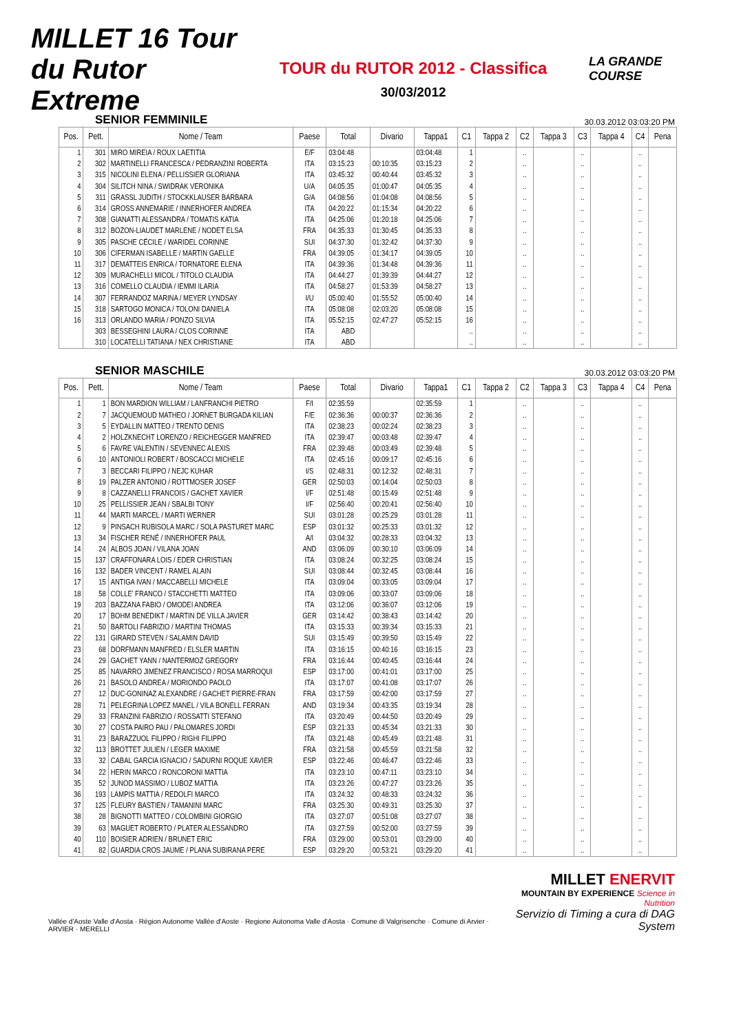MILLET 16 Tour du Rutor Extreme
TOUR du RUTOR 2012 - Classifica
30/03/2012
LA GRANDE COURSE
SENIOR FEMMINILE 30.03.2012 03:03:20 PM
| Pos. | Pett. | Nome / Team | Paese | Total | Divario | Tappa1 | C1 | Tappa 2 | C2 | Tappa 3 | C3 | Tappa 4 | C4 | Pena |
| --- | --- | --- | --- | --- | --- | --- | --- | --- | --- | --- | --- | --- | --- | --- |
| 1 | 301 | MIRO MIREIA / ROUX LAETITIA | E/F | 03:04:48 | | 03:04:48 | 1 | | .. | | .. | | .. | |
| 2 | 302 | MARTINELLI FRANCESCA / PEDRANZINI ROBERTA | ITA | 03:15:23 | 00:10:35 | 03:15:23 | 2 | | .. | | .. | | .. | |
| 3 | 315 | NICOLINI ELENA / PELLISSIER GLORIANA | ITA | 03:45:32 | 00:40:44 | 03:45:32 | 3 | | .. | | .. | | .. | |
| 4 | 304 | SILITCH NINA / SWIDRAK VERONIKA | U/A | 04:05:35 | 01:00:47 | 04:05:35 | 4 | | .. | | .. | | .. | |
| 5 | 311 | GRASSL JUDITH / STOCKKLAUSER BARBARA | G/A | 04:08:56 | 01:04:08 | 04:08:56 | 5 | | .. | | .. | | .. | |
| 6 | 314 | GROSS ANNEMARIE / INNERHOFER ANDREA | ITA | 04:20:22 | 01:15:34 | 04:20:22 | 6 | | .. | | .. | | .. | |
| 7 | 308 | GIANATTI ALESSANDRA / TOMATIS KATIA | ITA | 04:25:06 | 01:20:18 | 04:25:06 | 7 | | .. | | .. | | .. | |
| 8 | 312 | BOZON-LIAUDET MARLENE / NODET ELSA | FRA | 04:35:33 | 01:30:45 | 04:35:33 | 8 | | .. | | .. | | .. | |
| 9 | 305 | PASCHE CÉCILE / WARIDEL CORINNE | SUI | 04:37:30 | 01:32:42 | 04:37:30 | 9 | | .. | | .. | | .. | |
| 10 | 306 | CIFERMAN ISABELLE / MARTIN GAELLE | FRA | 04:39:05 | 01:34:17 | 04:39:05 | 10 | | .. | | .. | | .. | |
| 11 | 317 | DEMATTEIS ENRICA / TORNATORE ELENA | ITA | 04:39:36 | 01:34:48 | 04:39:36 | 11 | | .. | | .. | | .. | |
| 12 | 309 | MURACHELLI MICOL / TITOLO CLAUDIA | ITA | 04:44:27 | 01:39:39 | 04:44:27 | 12 | | .. | | .. | | .. | |
| 13 | 316 | COMELLO CLAUDIA / IEMMI ILARIA | ITA | 04:58:27 | 01:53:39 | 04:58:27 | 13 | | .. | | .. | | .. | |
| 14 | 307 | FERRANDOZ MARINA / MEYER LYNDSAY | I/U | 05:00:40 | 01:55:52 | 05:00:40 | 14 | | .. | | .. | | .. | |
| 15 | 318 | SARTOGO MONICA / TOLONI DANIELA | ITA | 05:08:08 | 02:03:20 | 05:08:08 | 15 | | .. | | .. | | .. | |
| 16 | 313 | ORLANDO MARIA / PONZO SILVIA | ITA | 05:52:15 | 02:47:27 | 05:52:15 | 16 | | .. | | .. | | .. | |
| | 303 | BESSEGHINI LAURA / CLOS CORINNE | ITA | ABD | | | .. | | .. | | .. | | .. | |
| | 310 | LOCATELLI TATIANA / NEX CHRISTIANE | ITA | ABD | | | .. | | .. | | .. | | .. | |
SENIOR MASCHILE 30.03.2012 03:03:20 PM
| Pos. | Pett. | Nome / Team | Paese | Total | Divario | Tappa1 | C1 | Tappa 2 | C2 | Tappa 3 | C3 | Tappa 4 | C4 | Pena |
| --- | --- | --- | --- | --- | --- | --- | --- | --- | --- | --- | --- | --- | --- | --- |
| 1 | 1 | BON MARDION WILLIAM / LANFRANCHI PIETRO | F/I | 02:35:59 | | 02:35:59 | 1 | | .. | | .. | | .. | |
| 2 | 7 | JACQUEMOUD MATHEO / JORNET BURGADA KILIAN | F/E | 02:36:36 | 00:00:37 | 02:36:36 | 2 | | .. | | .. | | .. | |
| 3 | 5 | EYDALLIN MATTEO / TRENTO DENIS | ITA | 02:38:23 | 00:02:24 | 02:38:23 | 3 | | .. | | .. | | .. | |
| 4 | 2 | HOLZKNECHT LORENZO / REICHEGGER MANFRED | ITA | 02:39:47 | 00:03:48 | 02:39:47 | 4 | | .. | | .. | | .. | |
| 5 | 6 | FAVRE VALENTIN / SEVENNEC ALEXIS | FRA | 02:39:48 | 00:03:49 | 02:39:48 | 5 | | .. | | .. | | .. | |
| 6 | 10 | ANTONIOLI ROBERT / BOSCACCI MICHELE | ITA | 02:45:16 | 00:09:17 | 02:45:16 | 6 | | .. | | .. | | .. | |
| 7 | 3 | BECCARI FILIPPO / NEJC KUHAR | I/S | 02:48:31 | 00:12:32 | 02:48:31 | 7 | | .. | | .. | | .. | |
| 8 | 19 | PALZER ANTONIO / ROTTMOSER JOSEF | GER | 02:50:03 | 00:14:04 | 02:50:03 | 8 | | .. | | .. | | .. | |
| 9 | 8 | CAZZANELLI FRANCOIS / GACHET XAVIER | I/F | 02:51:48 | 00:15:49 | 02:51:48 | 9 | | .. | | .. | | .. | |
| 10 | 25 | PELLISSIER JEAN / SBALBI TONY | I/F | 02:56:40 | 00:20:41 | 02:56:40 | 10 | | .. | | .. | | .. | |
| 11 | 44 | MARTI MARCEL / MARTI WERNER | SUI | 03:01:28 | 00:25:29 | 03:01:28 | 11 | | .. | | .. | | .. | |
| 12 | 9 | PINSACH RUBISOLA MARC / SOLA PASTURET MARC | ESP | 03:01:32 | 00:25:33 | 03:01:32 | 12 | | .. | | .. | | .. | |
| 13 | 34 | FISCHER RENÉ / INNERHOFER PAUL | A/I | 03:04:32 | 00:28:33 | 03:04:32 | 13 | | .. | | .. | | .. | |
| 14 | 24 | ALBOS JOAN / VILANA JOAN | AND | 03:06:09 | 00:30:10 | 03:06:09 | 14 | | .. | | .. | | .. | |
| 15 | 137 | CRAFFONARA LOIS / EDER CHRISTIAN | ITA | 03:08:24 | 00:32:25 | 03:08:24 | 15 | | .. | | .. | | .. | |
| 16 | 132 | BADER VINCENT / RAMEL ALAIN | SUI | 03:08:44 | 00:32:45 | 03:08:44 | 16 | | .. | | .. | | .. | |
| 17 | 15 | ANTIGA IVAN / MACCABELLI MICHELE | ITA | 03:09:04 | 00:33:05 | 03:09:04 | 17 | | .. | | .. | | .. | |
| 18 | 58 | COLLE' FRANCO / STACCHETTI MATTEO | ITA | 03:09:06 | 00:33:07 | 03:09:06 | 18 | | .. | | .. | | .. | |
| 19 | 203 | BAZZANA FABIO / OMODEI ANDREA | ITA | 03:12:06 | 00:36:07 | 03:12:06 | 19 | | .. | | .. | | .. | |
| 20 | 17 | BOHM BENEDIKT / MARTIN DE VILLA JAVIER | GER | 03:14:42 | 00:38:43 | 03:14:42 | 20 | | .. | | .. | | .. | |
| 21 | 50 | BARTOLI FABRIZIO / MARTINI THOMAS | ITA | 03:15:33 | 00:39:34 | 03:15:33 | 21 | | .. | | .. | | .. | |
| 22 | 131 | GIRARD STEVEN / SALAMIN DAVID | SUI | 03:15:49 | 00:39:50 | 03:15:49 | 22 | | .. | | .. | | .. | |
| 23 | 68 | DORFMANN MANFRED / ELSLER MARTIN | ITA | 03:16:15 | 00:40:16 | 03:16:15 | 23 | | .. | | .. | | .. | |
| 24 | 29 | GACHET YANN / NANTERMOZ GREGORY | FRA | 03:16:44 | 00:40:45 | 03:16:44 | 24 | | .. | | .. | | .. | |
| 25 | 85 | NAVARRO JIMENEZ FRANCISCO / ROSA MARROQUI | ESP | 03:17:00 | 00:41:01 | 03:17:00 | 25 | | .. | | .. | | .. | |
| 26 | 21 | BASOLO ANDREA / MORIONDO PAOLO | ITA | 03:17:07 | 00:41:08 | 03:17:07 | 26 | | .. | | .. | | .. | |
| 27 | 12 | DUC-GONINAZ ALEXANDRE / GACHET PIERRE-FRAN | FRA | 03:17:59 | 00:42:00 | 03:17:59 | 27 | | .. | | .. | | .. | |
| 28 | 71 | PELEGRINA LOPEZ MANEL / VILA BONELL FERRAN | AND | 03:19:34 | 00:43:35 | 03:19:34 | 28 | | .. | | .. | | .. | |
| 29 | 33 | FRANZINI FABRIZIO / ROSSATTI STEFANO | ITA | 03:20:49 | 00:44:50 | 03:20:49 | 29 | | .. | | .. | | .. | |
| 30 | 27 | COSTA PAIRO PAU / PALOMARES JORDI | ESP | 03:21:33 | 00:45:34 | 03:21:33 | 30 | | .. | | .. | | .. | |
| 31 | 23 | BARAZZUOL FILIPPO / RIGHI FILIPPO | ITA | 03:21:48 | 00:45:49 | 03:21:48 | 31 | | .. | | .. | | .. | |
| 32 | 113 | BROTTET JULIEN / LEGER MAXIME | FRA | 03:21:58 | 00:45:59 | 03:21:58 | 32 | | .. | | .. | | .. | |
| 33 | 32 | CABAL GARCIA IGNACIO / SADURNI ROQUE XAVIER | ESP | 03:22:46 | 00:46:47 | 03:22:46 | 33 | | .. | | .. | | .. | |
| 34 | 22 | HERIN MARCO / RONCORONI MATTIA | ITA | 03:23:10 | 00:47:11 | 03:23:10 | 34 | | .. | | .. | | .. | |
| 35 | 52 | JUNOD MASSIMO / LUBOZ MATTIA | ITA | 03:23:26 | 00:47:27 | 03:23:26 | 35 | | .. | | .. | | .. | |
| 36 | 193 | LAMPIS MATTIA / REDOLFI MARCO | ITA | 03:24:32 | 00:48:33 | 03:24:32 | 36 | | .. | | .. | | .. | |
| 37 | 125 | FLEURY BASTIEN / TAMANINI MARC | FRA | 03:25:30 | 00:49:31 | 03:25:30 | 37 | | .. | | .. | | .. | |
| 38 | 28 | BIGNOTTI MATTEO / COLOMBINI GIORGIO | ITA | 03:27:07 | 00:51:08 | 03:27:07 | 38 | | .. | | .. | | .. | |
| 39 | 63 | MAGUET ROBERTO / PLATER ALESSANDRO | ITA | 03:27:59 | 00:52:00 | 03:27:59 | 39 | | .. | | .. | | .. | |
| 40 | 110 | BOISIER ADRIEN / BRUNET ERIC | FRA | 03:29:00 | 00:53:01 | 03:29:00 | 40 | | .. | | .. | | .. | |
| 41 | 82 | GUARDIA CROS JAUME / PLANA SUBIRANA PERE | ESP | 03:29:20 | 00:53:21 | 03:29:20 | 41 | | .. | | .. | | .. | |
Vallée d'Aoste Valle d'Aosta · Région Autonome Vallée d'Aoste · Regione Autonoma Valle d'Aosta · Comune di Valgrisenche · Comune di Arvier · ARVIER · MERELLI
MILLET ENERVIT
MOUNTAIN BY EXPERIENCE Science in Nutrition
Servizio di Timing a cura di DAG System